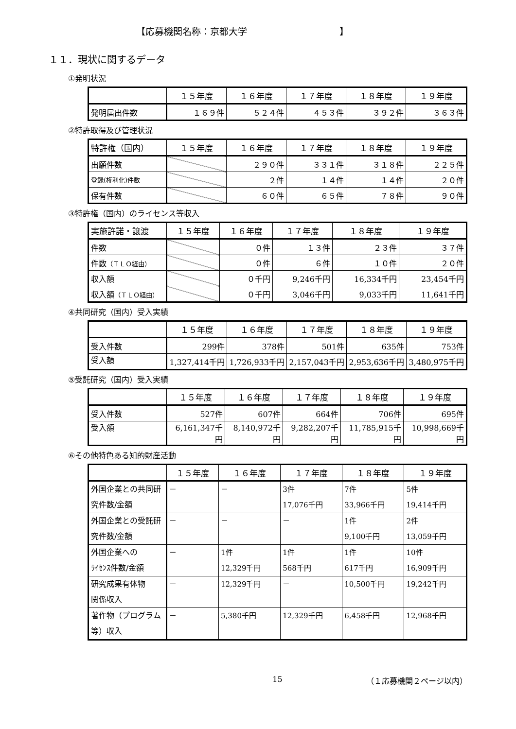【応募機関名称：京都大学　　　　　　　　　　】
１１．現状に関するデータ
①発明状況
| | １５年度 | １６年度 | １７年度 | １８年度 | １９年度 |
| --- | --- | --- | --- | --- | --- |
| 発明届出件数 | １６９件 | ５２４件 | ４５３件 | ３９２件 | ３６３件 |
②特許取得及び管理状況
| 特許権（国内） | １５年度 | １６年度 | １７年度 | １８年度 | １９年度 |
| --- | --- | --- | --- | --- | --- |
| 出願件数 | | ２９０件 | ３３１件 | ３１８件 | ２２５件 |
| 登録(権利化)件数 | | ２件 | １４件 | １４件 | ２０件 |
| 保有件数 | | ６０件 | ６５件 | ７８件 | ９０件 |
③特許権（国内）のライセンス等収入
| 実施許諾・譲渡 | １５年度 | １６年度 | １７年度 | １８年度 | １９年度 |
| --- | --- | --- | --- | --- | --- |
| 件数 | | ０件 | １３件 | ２３件 | ３７件 |
| 件数 （ＴＬＯ経由） | | ０件 | ６件 | １０件 | ２０件 |
| 収入額 | | ０千円 | 9,246千円 | 16,334千円 | 23,454千円 |
| 収入額 （ＴＬＯ経由） | | ０千円 | 3,046千円 | 9,033千円 | 11,641千円 |
④共同研究（国内）受入実績
| | １５年度 | １６年度 | １７年度 | １８年度 | １９年度 |
| --- | --- | --- | --- | --- | --- |
| 受入件数 | 299件 | 378件 | 501件 | 635件 | 753件 |
| 受入額 | 1,327,414千円 | 1,726,933千円 | 2,157,043千円 | 2,953,636千円 | 3,480,975千円 |
⑤受託研究（国内）受入実績
| | １５年度 | １６年度 | １７年度 | １８年度 | １９年度 |
| --- | --- | --- | --- | --- | --- |
| 受入件数 | 527件 | 607件 | 664件 | 706件 | 695件 |
| 受入額 | 6,161,347千円 | 8,140,972千円 | 9,282,207千円 | 11,785,915千円 | 10,998,669千円 |
⑥その他特色ある知的財産活動
| | １５年度 | １６年度 | １７年度 | １８年度 | １９年度 |
| --- | --- | --- | --- | --- | --- |
| 外国企業との共同研究件数/金額 | － | － | 3件 17,076千円 | 7件 33,966千円 | 5件 19,414千円 |
| 外国企業との受託研究件数/金額 | － | － | － | 1件 9,100千円 | 2件 13,059千円 |
| 外国企業への ﾗｲｾﾝｽ件数/金額 | － | 1件 12,329千円 | 1件 568千円 | 1件 617千円 | 10件 16,909千円 |
| 研究成果有体物 関係収入 | － | 12,329千円 | － | 10,500千円 | 19,242千円 |
| 著作物（プログラム等）収入 | － | 5,380千円 | 12,329千円 | 6,458千円 | 12,968千円 |
15 （１応募機関２ページ以内）